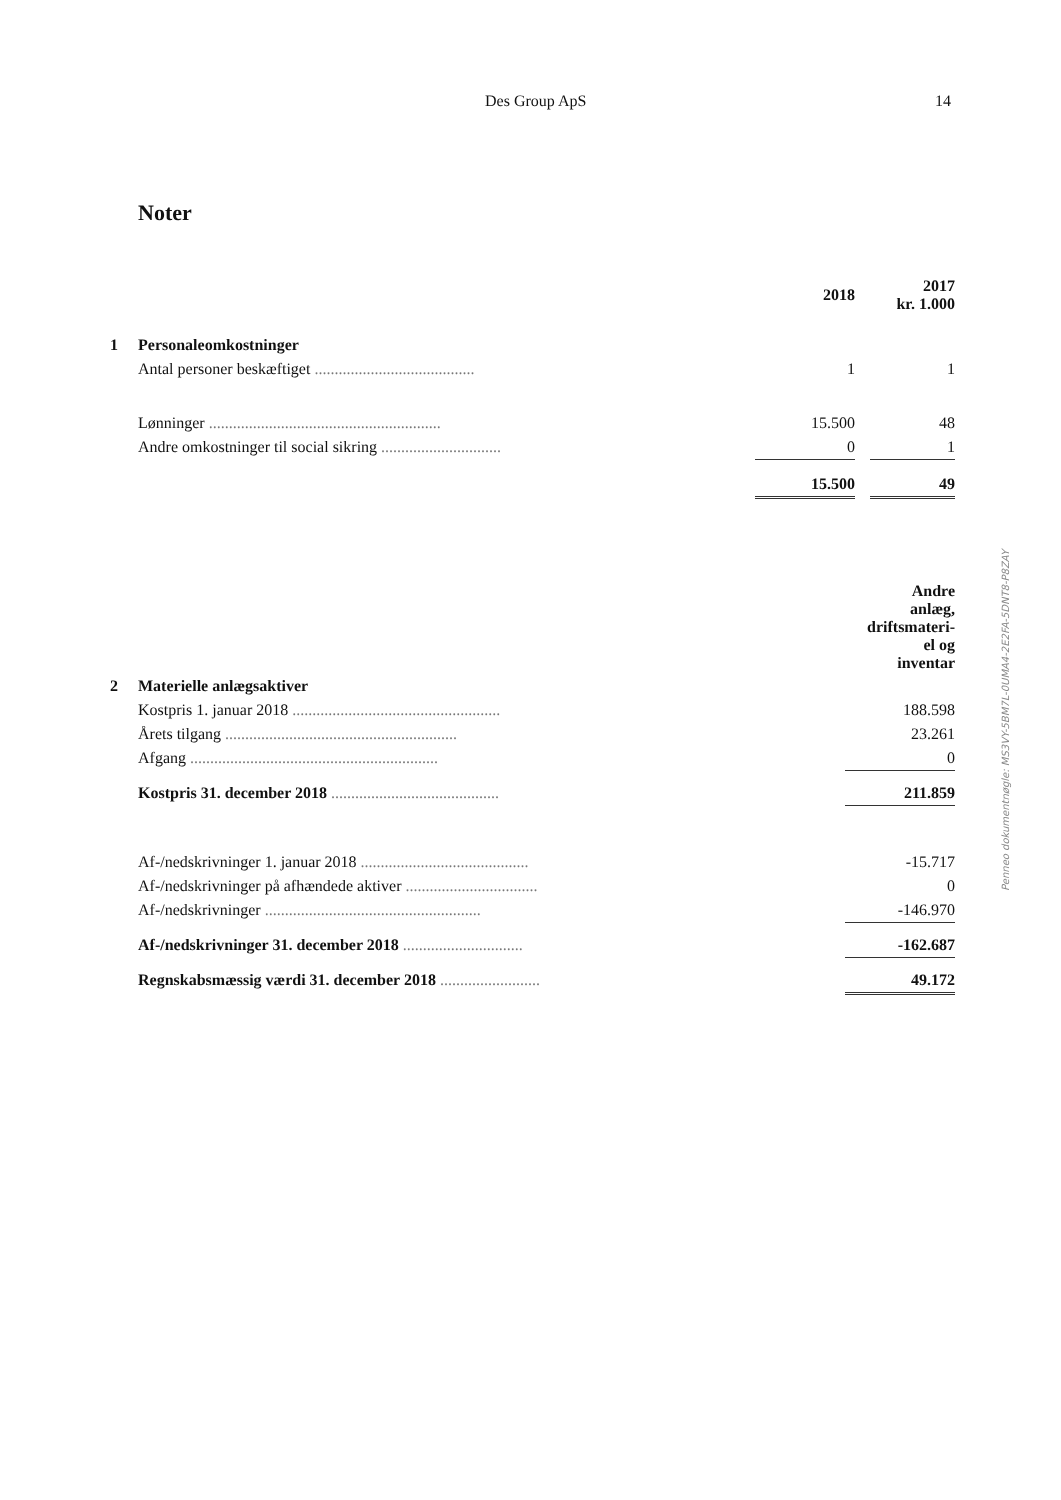Des Group ApS 14
Noter
| | | 2018 | | 2017 kr. 1.000 |
| 1 | Personaleomkostninger | | | |
| | Antal personer beskæftiget ........................................ | 1 | | 1 |
| | Lønninger .......................................................... | 15.500 | | 48 |
| | Andre omkostninger til social sikring .............................. | 0 | | 1 |
| | | 15.500 | | 49 |
| | | Andre anlæg, driftsmateri- el og inventar |
| 2 | Materielle anlægsaktiver | |
| | Kostpris 1. januar 2018 .................................................... | 188.598 |
| | Årets tilgang .......................................................... | 23.261 |
| | Afgang .............................................................. | 0 |
| | Kostpris 31. december 2018 .......................................... | 211.859 |
| | Af-/nedskrivninger 1. januar 2018 .......................................... | -15.717 |
| | Af-/nedskrivninger på afhændede aktiver ................................. | 0 |
| | Af-/nedskrivninger ...................................................... | -146.970 |
| | Af-/nedskrivninger 31. december 2018 .............................. | -162.687 |
| | Regnskabsmæssig værdi 31. december 2018 ......................... | 49.172 |
Penneo dokumentnøgle: MS3VY-5BM7L-0UMA4-2E2FA-5DNT8-P8ZAY